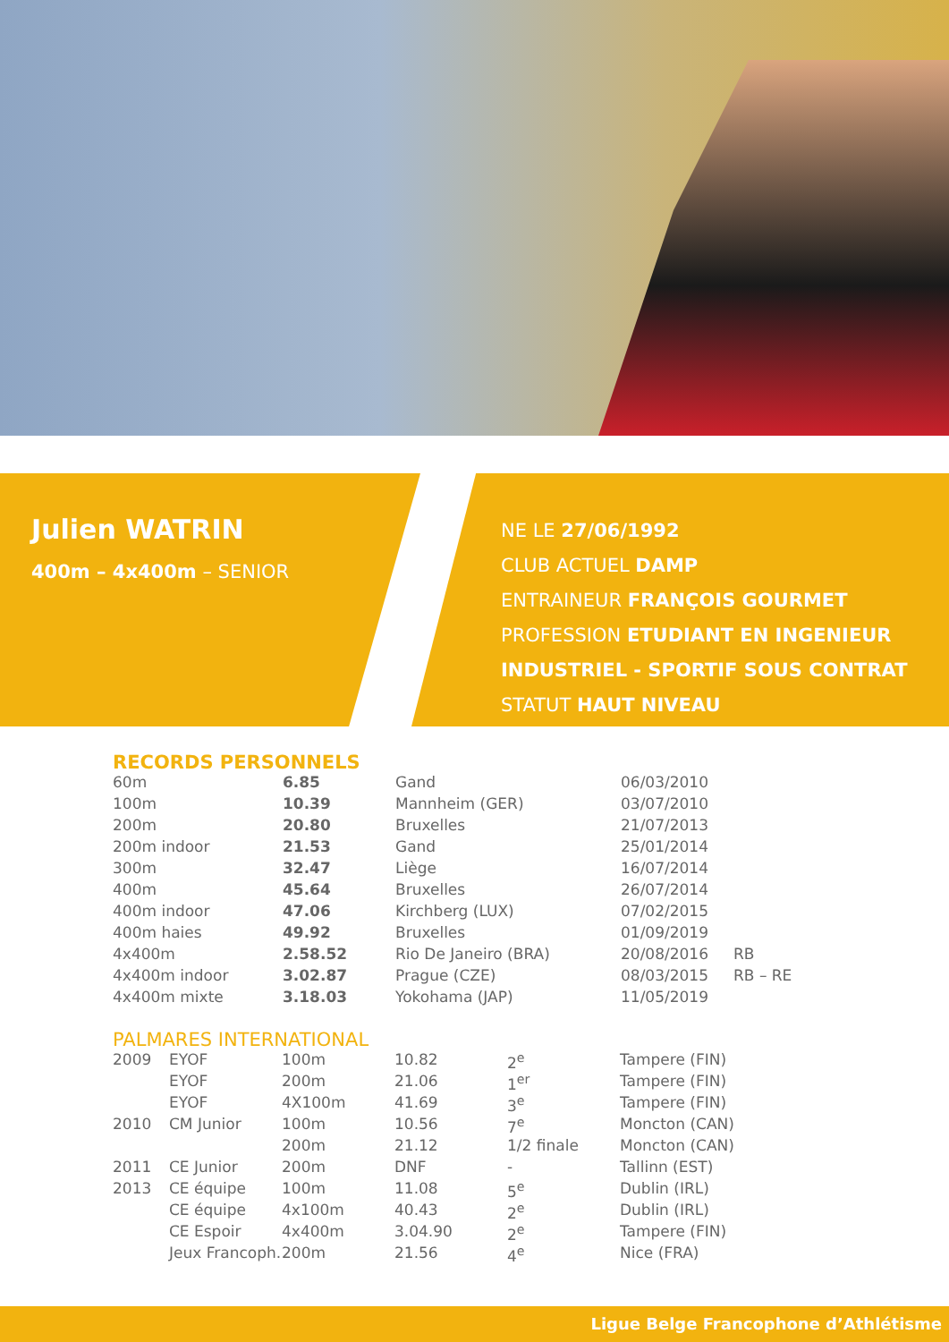Julien WATRIN
400m – 4x400m – SENIOR
NE LE 27/06/1992
CLUB ACTUEL DAMP
ENTRAINEUR FRANÇOIS GOURMET
PROFESSION ETUDIANT EN INGENIEUR
INDUSTRIEL - SPORTIF SOUS CONTRAT
STATUT HAUT NIVEAU
RECORDS PERSONNELS
| 60m | 6.85 | Gand | 06/03/2010 | |
| 100m | 10.39 | Mannheim (GER) | 03/07/2010 | |
| 200m | 20.80 | Bruxelles | 21/07/2013 | |
| 200m indoor | 21.53 | Gand | 25/01/2014 | |
| 300m | 32.47 | Liège | 16/07/2014 | |
| 400m | 45.64 | Bruxelles | 26/07/2014 | |
| 400m indoor | 47.06 | Kirchberg (LUX) | 07/02/2015 | |
| 400m haies | 49.92 | Bruxelles | 01/09/2019 | |
| 4x400m | 2.58.52 | Rio De Janeiro (BRA) | 20/08/2016 | RB |
| 4x400m indoor | 3.02.87 | Prague (CZE) | 08/03/2015 | RB – RE |
| 4x400m mixte | 3.18.03 | Yokohama (JAP) | 11/05/2019 | |
PALMARES INTERNATIONAL
| 2009 | EYOF | 100m | 10.82 | 2<sup>e</sup> | Tampere (FIN) |
| | EYOF | 200m | 21.06 | 1<sup>er</sup> | Tampere (FIN) |
| | EYOF | 4X100m | 41.69 | 3<sup>e</sup> | Tampere (FIN) |
| 2010 | CM Junior | 100m | 10.56 | 7<sup>e</sup> | Moncton (CAN) |
| | | 200m | 21.12 | 1/2 finale | Moncton (CAN) |
| 2011 | CE Junior | 200m | DNF | - | Tallinn (EST) |
| 2013 | CE équipe | 100m | 11.08 | 5<sup>e</sup> | Dublin (IRL) |
| | CE équipe | 4x100m | 40.43 | 2<sup>e</sup> | Dublin (IRL) |
| | CE Espoir | 4x400m | 3.04.90 | 2<sup>e</sup> | Tampere (FIN) |
| | Jeux Francoph. | 200m | 21.56 | 4<sup>e</sup> | Nice (FRA) |
Ligue Belge Francophone d’Athlétisme